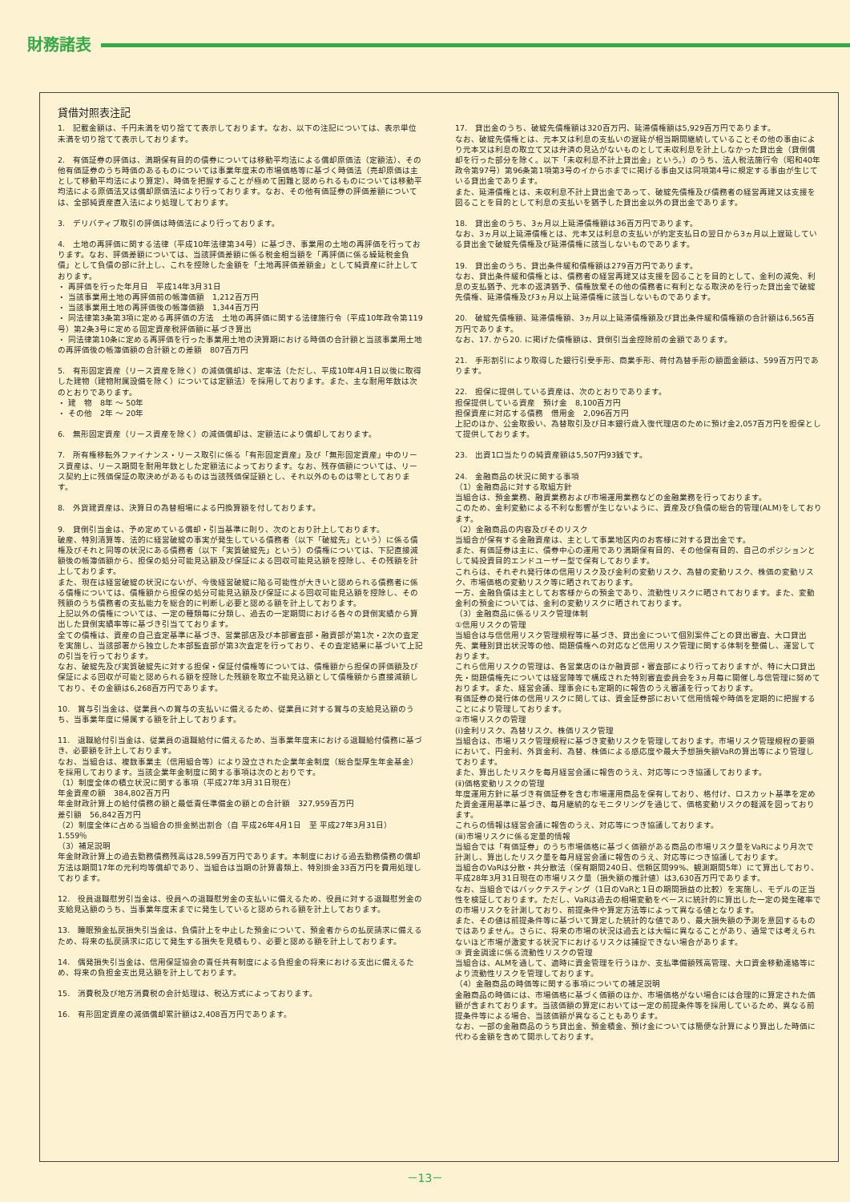財務諸表
貸借対照表注記
1.　記載金額は、千円未満を切り捨てて表示しております。なお、以下の注記については、表示単位未満を切り捨てて表示しております。
2.　有価証券の評価は、満期保有目的の債券については移動平均法による償却原価法（定額法）、その他有価証券のうち時価のあるものについては事業年度末の市場価格等に基づく時価法（売却原価は主として移動平均法により算定）、時価を把握することが極めて困難と認められるものについては移動平均法による原価法又は償却原価法により行っております。なお、その他有価証券の評価差額については、全部純資産直入法により処理しております。
3.　デリバティブ取引の評価は時価法により行っております。
4.　土地の再評価に関する法律（平成10年法律第34号）に基づき、事業用の土地の再評価を行っております。なお、評価差額については、当該評価差額に係る税金相当額を「再評価に係る繰延税金負債」として負債の部に計上し、これを控除した金額を「土地再評価差額金」として純資産に計上しております。
・ 再評価を行った年月日　平成14年3月31日
・ 当該事業用土地の再評価前の帳簿価額　1,212百万円
・ 当該事業用土地の再評価後の帳簿価額　1,344百万円
・ 同法律第3条第3項に定める再評価の方法　土地の再評価に関する法律施行令（平成10年政令第119号）第2条3号に定める固定資産税評価額に基づき算出
・ 同法律第10条に定める再評価を行った事業用土地の決算期における時価の合計額と当該事業用土地の再評価後の帳簿価額の合計額との差額　807百万円
5.　有形固定資産（リース資産を除く）の減価償却は、定率法（ただし、平成10年4月1日以後に取得した建物（建物附属設備を除く）については定額法）を採用しております。また、主な耐用年数は次のとおりであります。
・ 建　物　8年 ～ 50年
・ その他　2年 ～ 20年
6.　無形固定資産（リース資産を除く）の減価償却は、定額法により償却しております。
7.　所有権移転外ファイナンス・リース取引に係る「有形固定資産」及び「無形固定資産」中のリース資産は、リース期間を耐用年数とした定額法によっております。なお、残存価額については、リース契約上に残価保証の取決めがあるものは当該残価保証額とし、それ以外のものは零としております。
8.　外貨建資産は、決算日の為替相場による円換算額を付しております。
9.　貸倒引当金は、予め定めている償却・引当基準に則り、次のとおり計上しております。
破産、特別清算等、法的に経営破綻の事実が発生している債務者（以下「破綻先」という）に係る債権及びそれと同等の状況にある債務者（以下「実質破綻先」という）の債権については、下記直接減額後の帳簿価額から、担保の処分可能見込額及び保証による回収可能見込額を控除し、その残額を計上しております。
また、現在は経営破綻の状況にないが、今後経営破綻に陥る可能性が大きいと認められる債務者に係る債権については、債権額から担保の処分可能見込額及び保証による回収可能見込額を控除し、その残額のうち債務者の支払能力を総合的に判断し必要と認める額を計上しております。
上記以外の債権については、一定の種類毎に分類し、過去の一定期間における各々の貸倒実績から算出した貸倒実績率等に基づき引当てております。
全ての債権は、資産の自己査定基準に基づき、営業部店及び本部審査部・融資部が第1次・2次の査定を実施し、当該部署から独立した本部監査部が第3次査定を行っており、その査定結果に基づいて上記の引当を行っております。
なお、破綻先及び実質破綻先に対する担保・保証付債権等については、債権額から担保の評価額及び保証による回収が可能と認められる額を控除した残額を取立不能見込額として債権額から直接減額しており、その金額は6,268百万円であります。
10.　賞与引当金は、従業員への賞与の支払いに備えるため、従業員に対する賞与の支給見込額のうち、当事業年度に帰属する額を計上しております。
11.　退職給付引当金は、従業員の退職給付に備えるため、当事業年度末における退職給付債務に基づき、必要額を計上しております。
なお、当組合は、複数事業主（信用組合等）により設立された企業年金制度（総合型厚生年金基金）を採用しております。当該企業年金制度に関する事項は次のとおりです。
（1）制度全体の積立状況に関する事項（平成27年3月31日現在）
年金資産の額　384,802百万円
年金財政計算上の給付債務の額と最低責任準備金の額との合計額　327,959百万円
差引額　56,842百万円
（2）制度全体に占める当組合の掛金拠出割合（自 平成26年4月1日　至 平成27年3月31日）　1.559％
（3）補足説明
年金財政計算上の過去勤務債務残高は28,599百万円であります。本制度における過去勤務債務の償却方法は期間17年の元利均等償却であり、当組合は当期の計算書類上、特別掛金33百万円を費用処理しております。
12.　役員退職慰労引当金は、役員への退職慰労金の支払いに備えるため、役員に対する退職慰労金の支給見込額のうち、当事業年度末までに発生していると認められる額を計上しております。
13.　睡眠預金払戻損失引当金は、負債計上を中止した預金について、預金者からの払戻請求に備えるため、将来の払戻請求に応じて発生する損失を見積もり、必要と認める額を計上しております。
14.　偶発損失引当金は、信用保証協会の責任共有制度による負担金の将来における支出に備えるため、将来の負担金支出見込額を計上しております。
15.　消費税及び地方消費税の会計処理は、税込方式によっております。
16.　有形固定資産の減価償却累計額は2,408百万円であります。
17.　貸出金のうち、破綻先債権額は320百万円、延滞債権額は5,929百万円であります。
なお、破綻先債権とは、元本又は利息の支払いの遅延が相当期間継続していることその他の事由により元本又は利息の取立て又は弁済の見込がないものとして未収利息を計上しなかった貸出金（貸倒償却を行った部分を除く。以下「未収利息不計上貸出金」という。）のうち、法人税法施行令（昭和40年政令第97号）第96条第1項第3号のイからホまでに掲げる事由又は同項第4号に規定する事由が生じている貸出金であります。
また、延滞債権とは、未収利息不計上貸出金であって、破綻先債権及び債務者の経営再建又は支援を図ることを目的として利息の支払いを猶予した貸出金以外の貸出金であります。
18.　貸出金のうち、3ヵ月以上延滞債権額は36百万円であります。
なお、3ヵ月以上延滞債権とは、元本又は利息の支払いが約定支払日の翌日から3ヵ月以上遅延している貸出金で破綻先債権及び延滞債権に該当しないものであります。
19.　貸出金のうち、貸出条件緩和債権額は279百万円であります。
なお、貸出条件緩和債権とは、債務者の経営再建又は支援を図ることを目的として、金利の減免、利息の支払猶予、元本の返済猶予、債権放棄その他の債務者に有利となる取決めを行った貸出金で破綻先債権、延滞債権及び3ヵ月以上延滞債権に該当しないものであります。
20.　破綻先債権額、延滞債権額、3ヵ月以上延滞債権額及び貸出条件緩和債権額の合計額は6,565百万円であります。
なお、17. から20. に掲げた債権額は、貸倒引当金控除前の金額であります。
21.　手形割引により取得した銀行引受手形、商業手形、荷付為替手形の額面金額は、599百万円であります。
22.　担保に提供している資産は、次のとおりであります。
担保提供している資産　預け金　8,100百万円
担保資産に対応する債務　借用金　2,096百万円
上記のほか、公金取扱い、為替取引及び日本銀行歳入復代理店のために預け金2,057百万円を担保として提供しております。
23.　出資1口当たりの純資産額は5,507円93銭です。
24.　金融商品の状況に関する事項
（1）金融商品に対する取組方針
当組合は、預金業務、融資業務および市場運用業務などの金融業務を行っております。
このため、金利変動による不利な影響が生じないように、資産及び負債の総合的管理(ALM)をしております。
（2）金融商品の内容及びそのリスク
当組合が保有する金融資産は、主として事業地区内のお客様に対する貸出金です。
また、有価証券は主に、債券中心の運用であり満期保有目的、その他保有目的、自己のポジションとして純投資目的エンドユーザー型で保有しております。
これらは、それぞれ発行体の信用リスク及び金利の変動リスク、為替の変動リスク、株価の変動リスク、市場価格の変動リスク等に晒されております。
一方、金融負債は主としてお客様からの預金であり、流動性リスクに晒されております。また、変動金利の預金については、金利の変動リスクに晒されております。
（3）金融商品に係るリスク管理体制
①信用リスクの管理
当組合は与信信用リスク管理規程等に基づき、貸出金について個別案件ごとの貸出審査、大口貸出先、業種別貸出状況等の他、問題債権への対応など信用リスク管理に関する体制を整備し、運営しております。
これら信用リスクの管理は、各営業店のほか融資部・審査部により行っておりますが、特に大口貸出先・問題債権先については経営陣等で構成された特別審査委員会を3ヵ月毎に開催し与信管理に努めております。また、経営会議、理事会にも定期的に報告のうえ審議を行っております。
有価証券の発行体の信用リスクに関しては、資金証券部において信用情報や時価を定期的に把握することにより管理しております。
②市場リスクの管理
(ⅰ)金利リスク、為替リスク、株価リスク管理
当組合は、市場リスク管理規程に基づき変動リスクを管理しております。市場リスク管理規程の要領において、円金利、外貨金利、為替、株価による感応度や最大予想損失額VaRの算出等により管理しております。
また、算出したリスクを毎月経営会議に報告のうえ、対応等につき協議しております。
(ⅱ)価格変動リスクの管理
年度運用方針に基づき有価証券を含む市場運用商品を保有しており、格付け、ロスカット基準を定めた資金運用基準に基づき、毎月継続的なモニタリングを通じて、価格変動リスクの軽減を図っております。
これらの情報は経営会議に報告のうえ、対応等につき協議しております。
(ⅲ)市場リスクに係る定量的情報
当組合では「有価証券」のうち市場価格に基づく価額がある商品の市場リスク量をVaRにより月次で計測し、算出したリスク量を毎月経営会議に報告のうえ、対応等につき協議しております。
当組合のVaRは分散・共分散法（保有期間240日、信頼区間99%、観測期間5年）にて算出しており、平成28年3月31日現在の市場リスク量（損失額の推計値）は3,630百万円であります。
なお、当組合ではバックテスティング（1日のVaRと1日の期間損益の比較）を実施し、モデルの正当性を検証しております。ただし、VaRは過去の相場変動をベースに統計的に算出した一定の発生確率での市場リスクを計測しており、前提条件や算定方法等によって異なる値となります。
また、その値は前提条件等に基づいて算定した統計的な値であり、最大損失額の予測を意図するものではありません。さらに、将来の市場の状況は過去とは大幅に異なることがあり、通常では考えられないほど市場が激変する状況下におけるリスクは捕捉できない場合があります。
③ 資金調達に係る流動性リスクの管理
当組合は、ALMを通して、適時に資金管理を行うほか、支払準備額残高管理、大口資金移動連絡等により流動性リスクを管理しております。
（4）金融商品の時価等に関する事項についての補足説明
金融商品の時価には、市場価格に基づく価額のほか、市場価格がない場合には合理的に算定された価額が含まれております。当該価額の算定においては一定の前提条件等を採用しているため、異なる前提条件等による場合、当該価額が異なることもあります。
なお、一部の金融商品のうち貸出金、預金積金、預け金については簡便な計算により算出した時価に代わる金額を含めて開示しております。
－13－